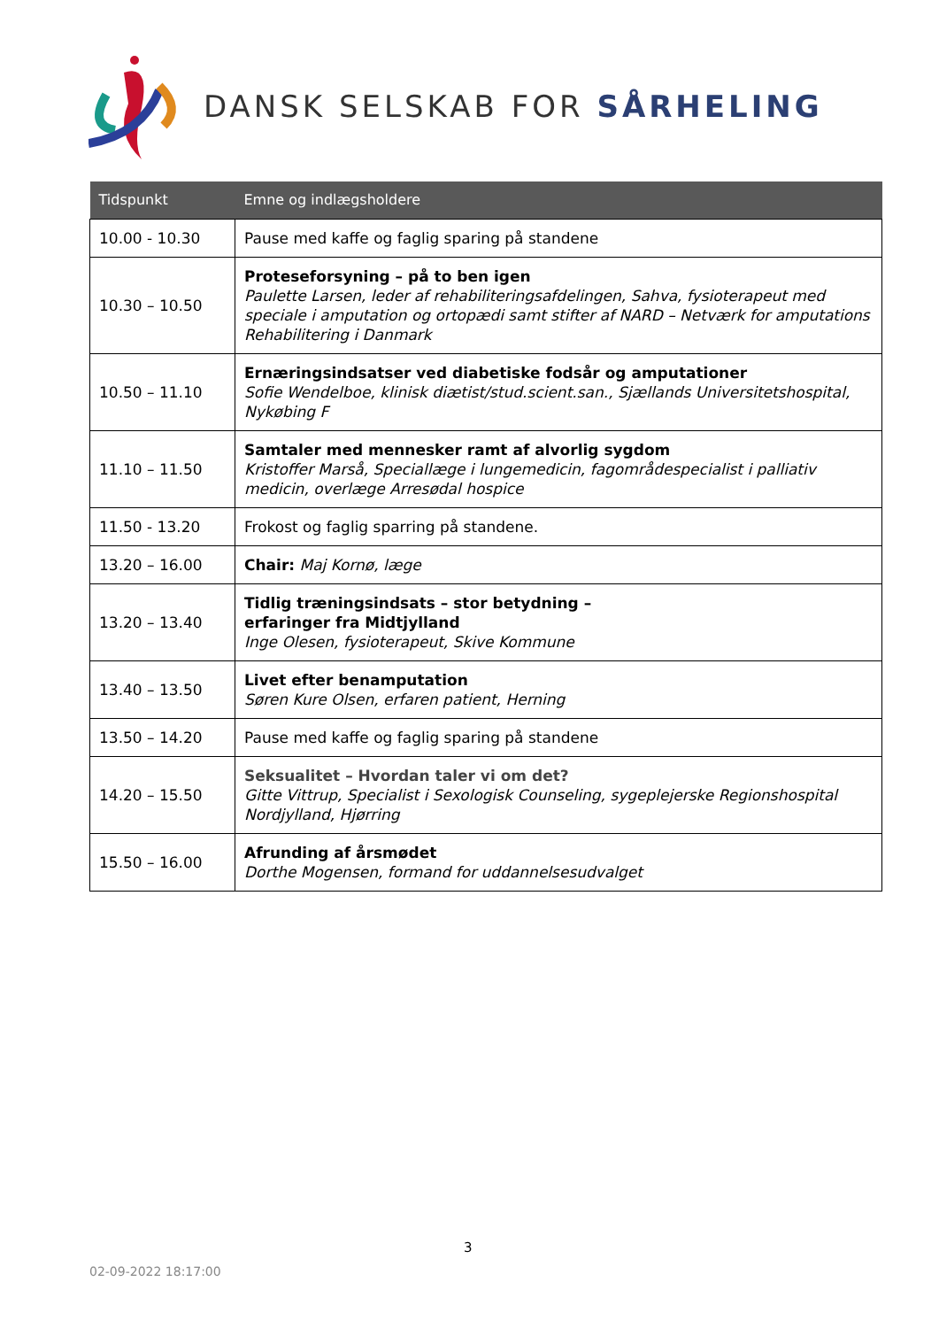DANSK SELSKAB FOR SÅRHELING
| Tidspunkt | Emne og indlægsholdere |
| --- | --- |
| 10.00 - 10.30 | Pause med kaffe og faglig sparing på standene |
| 10.30 – 10.50 | Proteseforsyning – på to ben igen Paulette Larsen, leder af rehabiliteringsafdelingen, Sahva, fysioterapeut med speciale i amputation og ortopædi samt stifter af NARD – Netværk for amputations Rehabilitering i Danmark |
| 10.50 – 11.10 | Ernæringsindsatser ved diabetiske fodsår og amputationer Sofie Wendelboe, klinisk diætist/stud.scient.san., Sjællands Universitetshospital, Nykøbing F |
| 11.10 – 11.50 | Samtaler med mennesker ramt af alvorlig sygdom Kristoffer Marså, Speciallæge i lungemedicin, fagområdespecialist i palliativ medicin, overlæge Arresødal hospice |
| 11.50 - 13.20 | Frokost og faglig sparring på standene. |
| 13.20 – 16.00 | Chair: Maj Kornø, læge |
| 13.20 – 13.40 | Tidlig træningsindsats – stor betydning – erfaringer fra Midtjylland Inge Olesen, fysioterapeut, Skive Kommune |
| 13.40 – 13.50 | Livet efter benamputation Søren Kure Olsen, erfaren patient, Herning |
| 13.50 – 14.20 | Pause med kaffe og faglig sparing på standene |
| 14.20 – 15.50 | Seksualitet – Hvordan taler vi om det? Gitte Vittrup, Specialist i Sexologisk Counseling, sygeplejerske Regionshospital Nordjylland, Hjørring |
| 15.50 – 16.00 | Afrunding af årsmødet Dorthe Mogensen, formand for uddannelsesudvalget |
3
02-09-2022 18:17:00